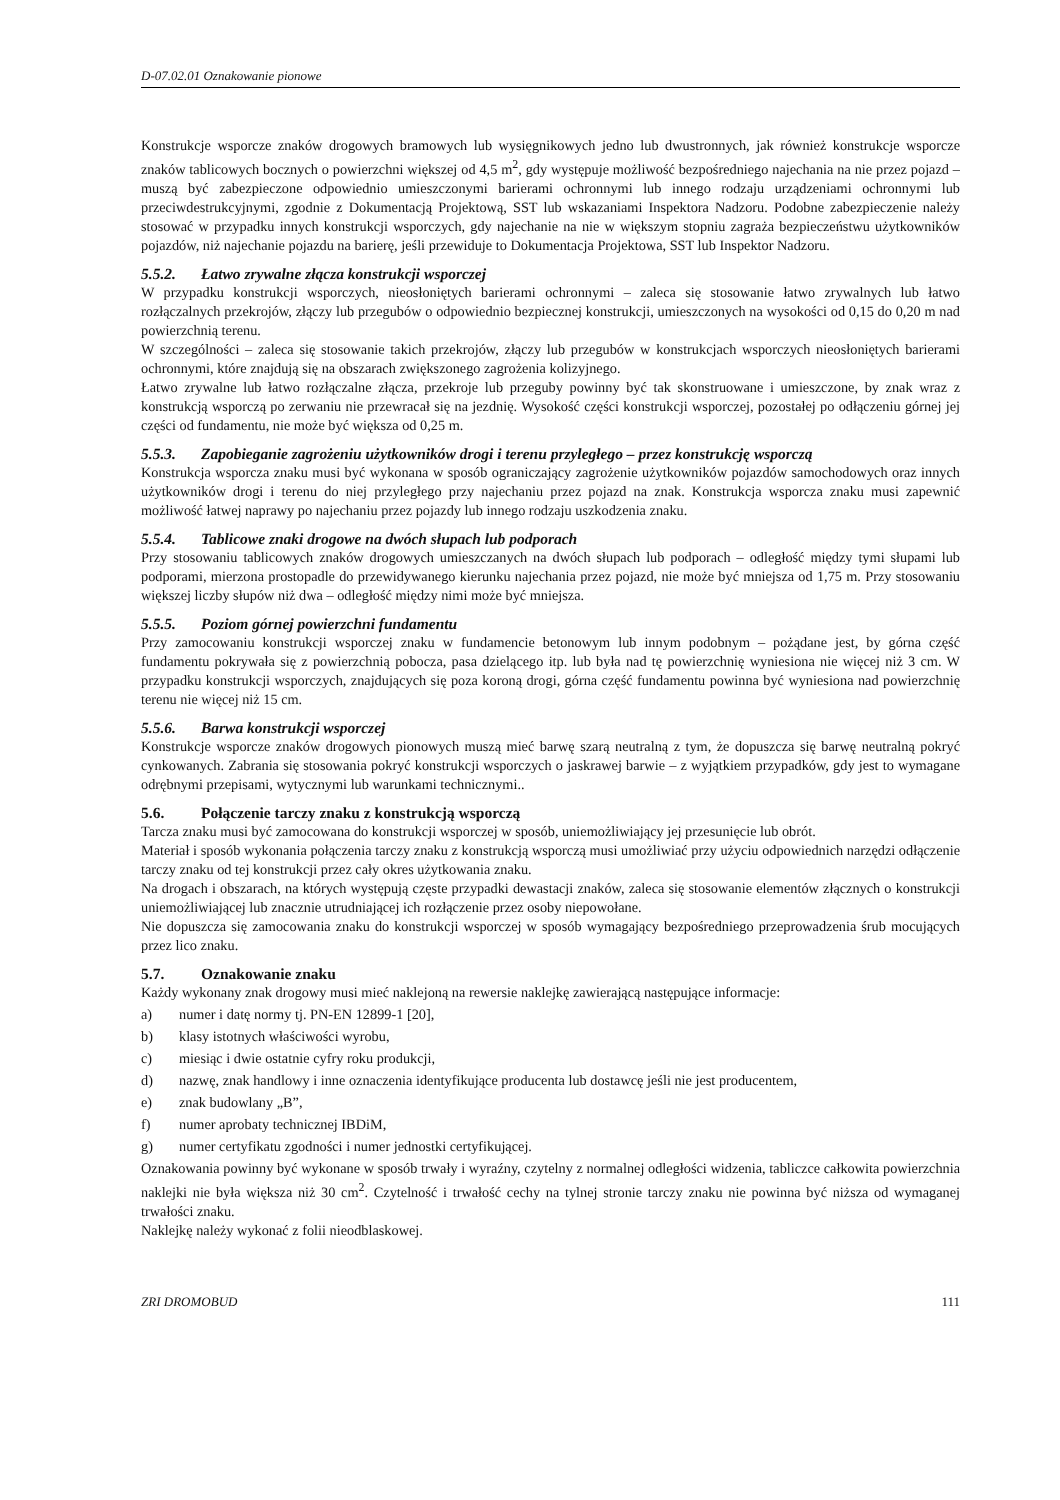D-07.02.01 Oznakowanie pionowe
Konstrukcje wsporcze znaków drogowych bramowych lub wysięgnikowych jedno lub dwustronnych, jak również konstrukcje wsporcze znaków tablicowych bocznych o powierzchni większej od 4,5 m<sup>2</sup>, gdy występuje możliwość bezpośredniego najechania na nie przez pojazd – muszą być zabezpieczone odpowiednio umieszczonymi barierami ochronnymi lub innego rodzaju urządzeniami ochronnymi lub przeciwdestrukcyjnymi, zgodnie z Dokumentacją Projektową, SST lub wskazaniami Inspektora Nadzoru. Podobne zabezpieczenie należy stosować w przypadku innych konstrukcji wsporczych, gdy najechanie na nie w większym stopniu zagraża bezpieczeństwu użytkowników pojazdów, niż najechanie pojazdu na barierę, jeśli przewiduje to Dokumentacja Projektowa, SST lub Inspektor Nadzoru.
5.5.2. Łatwo zrywalne złącza konstrukcji wsporczej
W przypadku konstrukcji wsporczych, nieosłoniętych barierami ochronnymi – zaleca się stosowanie łatwo zrywalnych lub łatwo rozłączalnych przekrojów, złączy lub przegubów o odpowiednio bezpiecznej konstrukcji, umieszczonych na wysokości od 0,15 do 0,20 m nad powierzchnią terenu.
W szczególności – zaleca się stosowanie takich przekrojów, złączy lub przegubów w konstrukcjach wsporczych nieosłoniętych barierami ochronnymi, które znajdują się na obszarach zwiększonego zagrożenia kolizyjnego.
Łatwo zrywalne lub łatwo rozłączalne złącza, przekroje lub przeguby powinny być tak skonstruowane i umieszczone, by znak wraz z konstrukcją wsporczą po zerwaniu nie przewracał się na jezdnię. Wysokość części konstrukcji wsporczej, pozostałej po odłączeniu górnej jej części od fundamentu, nie może być większa od 0,25 m.
5.5.3. Zapobieganie zagrożeniu użytkowników drogi i terenu przyległego – przez konstrukcję wsporczą
Konstrukcja wsporcza znaku musi być wykonana w sposób ograniczający zagrożenie użytkowników pojazdów samochodowych oraz innych użytkowników drogi i terenu do niej przyległego przy najechaniu przez pojazd na znak. Konstrukcja wsporcza znaku musi zapewnić możliwość łatwej naprawy po najechaniu przez pojazdy lub innego rodzaju uszkodzenia znaku.
5.5.4. Tablicowe znaki drogowe na dwóch słupach lub podporach
Przy stosowaniu tablicowych znaków drogowych umieszczanych na dwóch słupach lub podporach – odległość między tymi słupami lub podporami, mierzona prostopadle do przewidywanego kierunku najechania przez pojazd, nie może być mniejsza od 1,75 m. Przy stosowaniu większej liczby słupów niż dwa – odległość między nimi może być mniejsza.
5.5.5. Poziom górnej powierzchni fundamentu
Przy zamocowaniu konstrukcji wsporczej znaku w fundamencie betonowym lub innym podobnym – pożądane jest, by górna część fundamentu pokrywała się z powierzchnią pobocza, pasa dzielącego itp. lub była nad tę powierzchnię wyniesiona nie więcej niż 3 cm. W przypadku konstrukcji wsporczych, znajdujących się poza koroną drogi, górna część fundamentu powinna być wyniesiona nad powierzchnię terenu nie więcej niż 15 cm.
5.5.6. Barwa konstrukcji wsporczej
Konstrukcje wsporcze znaków drogowych pionowych muszą mieć barwę szarą neutralną z tym, że dopuszcza się barwę neutralną pokryć cynkowanych. Zabrania się stosowania pokryć konstrukcji wsporczych o jaskrawej barwie – z wyjątkiem przypadków, gdy jest to wymagane odrębnymi przepisami, wytycznymi lub warunkami technicznymi..
5.6. Połączenie tarczy znaku z konstrukcją wsporczą
Tarcza znaku musi być zamocowana do konstrukcji wsporczej w sposób, uniemożliwiający jej przesunięcie lub obrót.
Materiał i sposób wykonania połączenia tarczy znaku z konstrukcją wsporczą musi umożliwiać przy użyciu odpowiednich narzędzi odłączenie tarczy znaku od tej konstrukcji przez cały okres użytkowania znaku.
Na drogach i obszarach, na których występują częste przypadki dewastacji znaków, zaleca się stosowanie elementów złącznych o konstrukcji uniemożliwiającej lub znacznie utrudniającej ich rozłączenie przez osoby niepowołane.
Nie dopuszcza się zamocowania znaku do konstrukcji wsporczej w sposób wymagający bezpośredniego przeprowadzenia śrub mocujących przez lico znaku.
5.7. Oznakowanie znaku
Każdy wykonany znak drogowy musi mieć naklejoną na rewersie naklejkę zawierającą następujące informacje:
a) numer i datę normy tj. PN-EN 12899-1 [20],
b) klasy istotnych właściwości wyrobu,
c) miesiąc i dwie ostatnie cyfry roku produkcji,
d) nazwę, znak handlowy i inne oznaczenia identyfikujące producenta lub dostawcę jeśli nie jest producentem,
e) znak budowlany „B”,
f) numer aprobaty technicznej IBDiM,
g) numer certyfikatu zgodności i numer jednostki certyfikującej.
Oznakowania powinny być wykonane w sposób trwały i wyraźny, czytelny z normalnej odległości widzenia, tabliczce całkowita powierzchnia naklejki nie była większa niż 30 cm<sup>2</sup>. Czytelność i trwałość cechy na tylnej stronie tarczy znaku nie powinna być niższa od wymaganej trwałości znaku.
Naklejkę należy wykonać z folii nieodblaskowej.
ZRI DROMOBUD 111